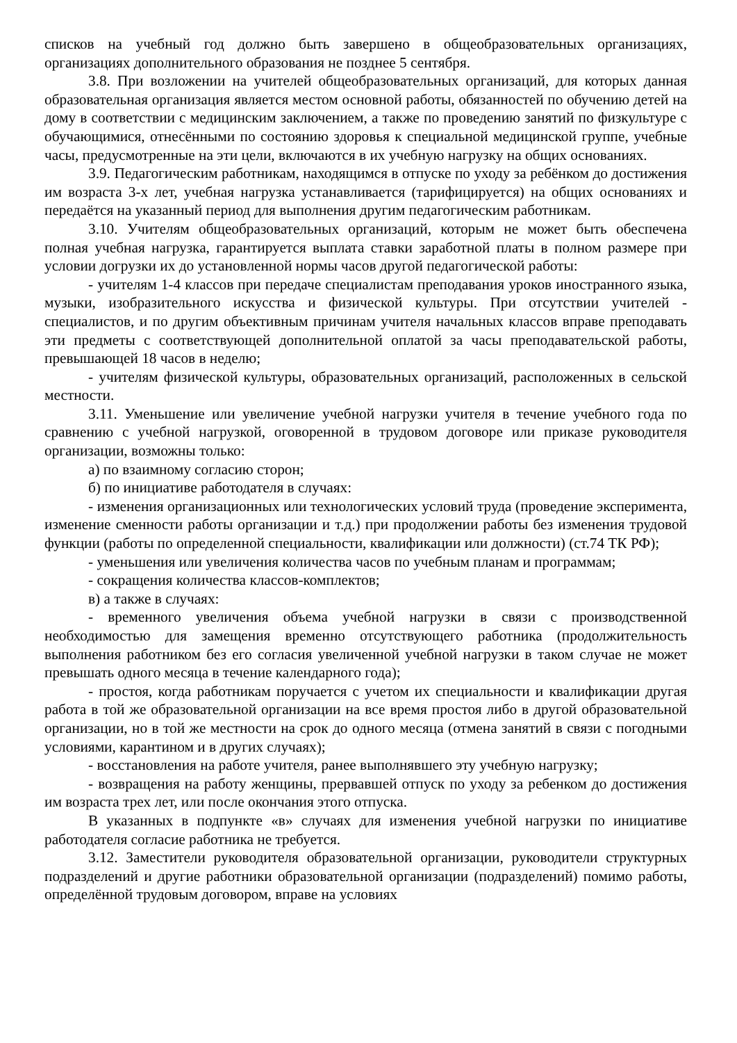списков на учебный год должно быть завершено в общеобразовательных организациях, организациях дополнительного образования не позднее 5 сентября.
3.8. При возложении на учителей общеобразовательных организаций, для которых данная образовательная организация является местом основной работы, обязанностей по обучению детей на дому в соответствии с медицинским заключением, а также по проведению занятий по физкультуре с обучающимися, отнесёнными по состоянию здоровья к специальной медицинской группе, учебные часы, предусмотренные на эти цели, включаются в их учебную нагрузку на общих основаниях.
3.9. Педагогическим работникам, находящимся в отпуске по уходу за ребёнком до достижения им возраста 3-х лет, учебная нагрузка устанавливается (тарифицируется) на общих основаниях и передаётся на указанный период для выполнения другим педагогическим работникам.
3.10. Учителям общеобразовательных организаций, которым не может быть обеспечена полная учебная нагрузка, гарантируется выплата ставки заработной платы в полном размере при условии догрузки их до установленной нормы часов другой педагогической работы:
- учителям 1-4 классов при передаче специалистам преподавания уроков иностранного языка, музыки, изобразительного искусства и физической культуры. При отсутствии учителей - специалистов, и по другим объективным причинам учителя начальных классов вправе преподавать эти предметы с соответствующей дополнительной оплатой за часы преподавательской работы, превышающей 18 часов в неделю;
- учителям физической культуры, образовательных организаций, расположенных в сельской местности.
3.11. Уменьшение или увеличение учебной нагрузки учителя в течение учебного года по сравнению с учебной нагрузкой, оговоренной в трудовом договоре или приказе руководителя организации, возможны только:
а) по взаимному согласию сторон;
б) по инициативе работодателя в случаях:
- изменения организационных или технологических условий труда (проведение эксперимента, изменение сменности работы организации и т.д.) при продолжении работы без изменения трудовой функции (работы по определенной специальности, квалификации или должности) (ст.74 ТК РФ);
- уменьшения или увеличения количества часов по учебным планам и программам;
- сокращения количества классов-комплектов;
в) а также в случаях:
- временного увеличения объема учебной нагрузки в связи с производственной необходимостью для замещения временно отсутствующего работника (продолжительность выполнения работником без его согласия увеличенной учебной нагрузки в таком случае не может превышать одного месяца в течение календарного года);
- простоя, когда работникам поручается с учетом их специальности и квалификации другая работа в той же образовательной организации на все время простоя либо в другой образовательной организации, но в той же местности на срок до одного месяца (отмена занятий в связи с погодными условиями, карантином и в других случаях);
- восстановления на работе учителя, ранее выполнявшего эту учебную нагрузку;
- возвращения на работу женщины, прервавшей отпуск по уходу за ребенком до достижения им возраста трех лет, или после окончания этого отпуска.
В указанных в подпункте «в» случаях для изменения учебной нагрузки по инициативе работодателя согласие работника не требуется.
3.12. Заместители руководителя образовательной организации, руководители структурных подразделений и другие работники образовательной организации (подразделений) помимо работы, определённой трудовым договором, вправе на условиях